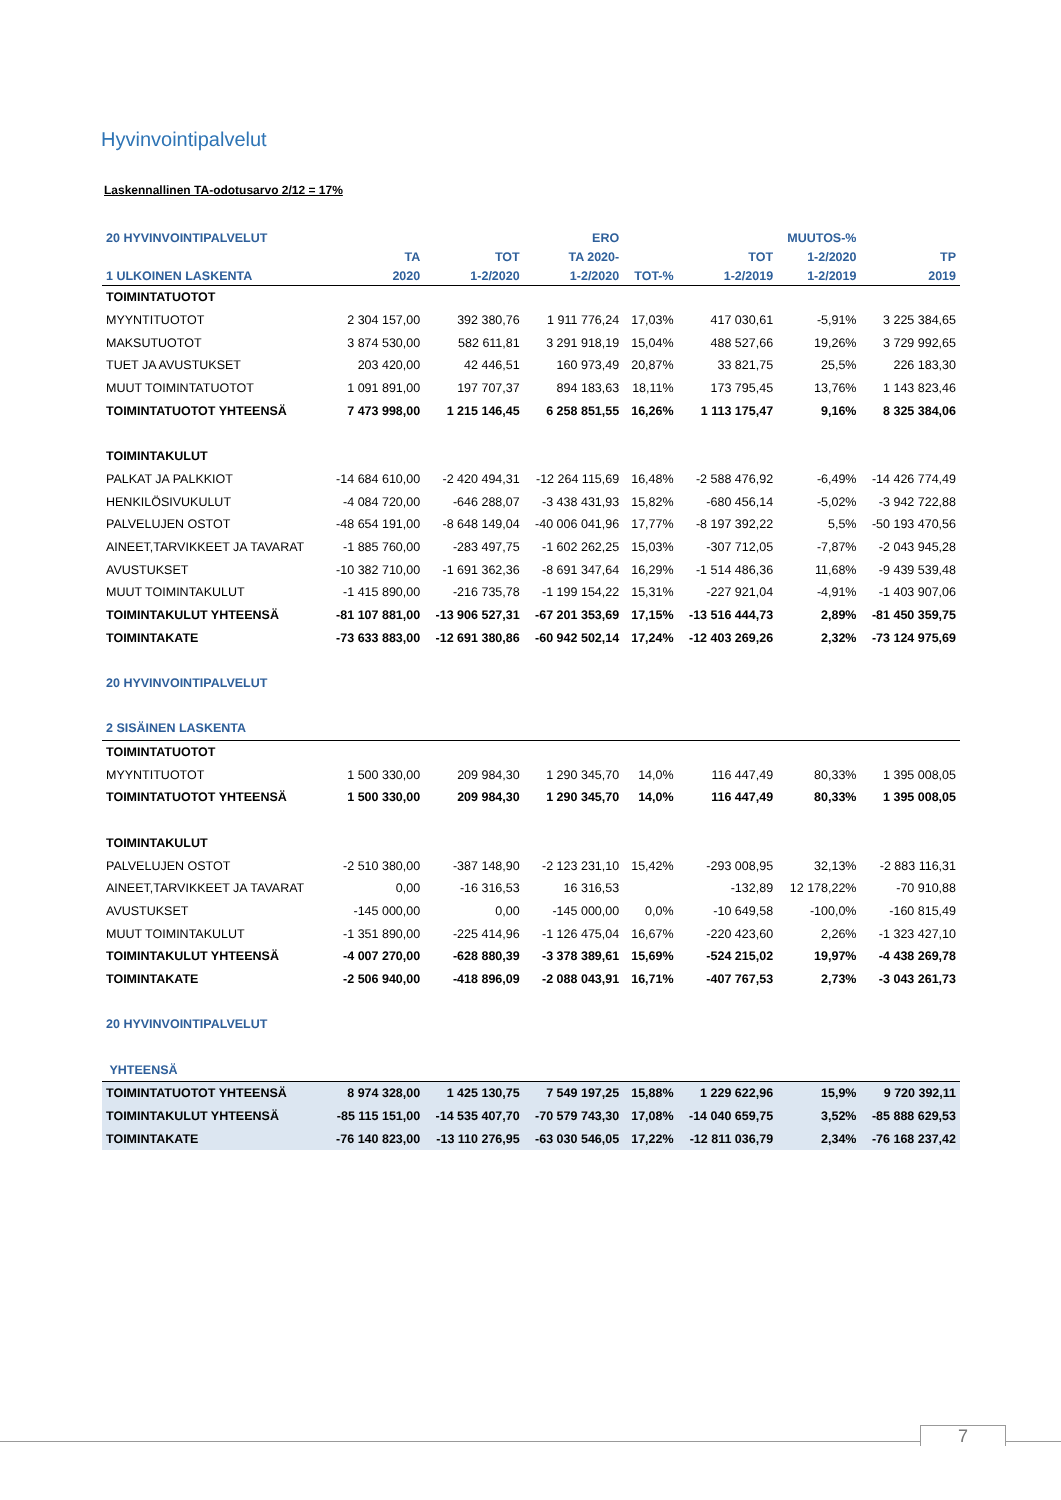Hyvinvointipalvelut
Laskennallinen TA-odotusarvo 2/12 = 17%
| 20 HYVINVOINTIPALVELUT | | | ERO | | | MUUTOS-% | |
| --- | --- | --- | --- | --- | --- | --- | --- |
| | TA | TOT | TA 2020- | | TOT | 1-2/2020 | TP |
| 1 ULKOINEN LASKENTA | 2020 | 1-2/2020 | 1-2/2020 | TOT-% | 1-2/2019 | 1-2/2019 | 2019 |
| TOIMINTATUOTOT | | | | | | | |
| MYYNTITUOTOT | 2 304 157,00 | 392 380,76 | 1 911 776,24 | 17,03% | 417 030,61 | -5,91% | 3 225 384,65 |
| MAKSUTUOTOT | 3 874 530,00 | 582 611,81 | 3 291 918,19 | 15,04% | 488 527,66 | 19,26% | 3 729 992,65 |
| TUET JA AVUSTUKSET | 203 420,00 | 42 446,51 | 160 973,49 | 20,87% | 33 821,75 | 25,5% | 226 183,30 |
| MUUT TOIMINTATUOTOT | 1 091 891,00 | 197 707,37 | 894 183,63 | 18,11% | 173 795,45 | 13,76% | 1 143 823,46 |
| TOIMINTATUOTOT YHTEENSÄ | 7 473 998,00 | 1 215 146,45 | 6 258 851,55 | 16,26% | 1 113 175,47 | 9,16% | 8 325 384,06 |
| TOIMINTAKULUT | | | | | | | |
| PALKAT JA PALKKIOT | -14 684 610,00 | -2 420 494,31 | -12 264 115,69 | 16,48% | -2 588 476,92 | -6,49% | -14 426 774,49 |
| HENKILÖSIVUKULUT | -4 084 720,00 | -646 288,07 | -3 438 431,93 | 15,82% | -680 456,14 | -5,02% | -3 942 722,88 |
| PALVELUJEN OSTOT | -48 654 191,00 | -8 648 149,04 | -40 006 041,96 | 17,77% | -8 197 392,22 | 5,5% | -50 193 470,56 |
| AINEET,TARVIKKEET JA TAVARAT | -1 885 760,00 | -283 497,75 | -1 602 262,25 | 15,03% | -307 712,05 | -7,87% | -2 043 945,28 |
| AVUSTUKSET | -10 382 710,00 | -1 691 362,36 | -8 691 347,64 | 16,29% | -1 514 486,36 | 11,68% | -9 439 539,48 |
| MUUT TOIMINTAKULUT | -1 415 890,00 | -216 735,78 | -1 199 154,22 | 15,31% | -227 921,04 | -4,91% | -1 403 907,06 |
| TOIMINTAKULUT YHTEENSÄ | -81 107 881,00 | -13 906 527,31 | -67 201 353,69 | 17,15% | -13 516 444,73 | 2,89% | -81 450 359,75 |
| TOIMINTAKATE | -73 633 883,00 | -12 691 380,86 | -60 942 502,14 | 17,24% | -12 403 269,26 | 2,32% | -73 124 975,69 |
| 20 HYVINVOINTIPALVELUT | | | | | | | |
| 2 SISÄINEN LASKENTA | | | | | | | |
| TOIMINTATUOTOT | | | | | | | |
| MYYNTITUOTOT | 1 500 330,00 | 209 984,30 | 1 290 345,70 | 14,0% | 116 447,49 | 80,33% | 1 395 008,05 |
| TOIMINTATUOTOT YHTEENSÄ | 1 500 330,00 | 209 984,30 | 1 290 345,70 | 14,0% | 116 447,49 | 80,33% | 1 395 008,05 |
| TOIMINTAKULUT | | | | | | | |
| PALVELUJEN OSTOT | -2 510 380,00 | -387 148,90 | -2 123 231,10 | 15,42% | -293 008,95 | 32,13% | -2 883 116,31 |
| AINEET,TARVIKKEET JA TAVARAT | 0,00 | -16 316,53 | 16 316,53 | | -132,89 | 12 178,22% | -70 910,88 |
| AVUSTUKSET | -145 000,00 | 0,00 | -145 000,00 | 0,0% | -10 649,58 | -100,0% | -160 815,49 |
| MUUT TOIMINTAKULUT | -1 351 890,00 | -225 414,96 | -1 126 475,04 | 16,67% | -220 423,60 | 2,26% | -1 323 427,10 |
| TOIMINTAKULUT YHTEENSÄ | -4 007 270,00 | -628 880,39 | -3 378 389,61 | 15,69% | -524 215,02 | 19,97% | -4 438 269,78 |
| TOIMINTAKATE | -2 506 940,00 | -418 896,09 | -2 088 043,91 | 16,71% | -407 767,53 | 2,73% | -3 043 261,73 |
| 20 HYVINVOINTIPALVELUT | | | | | | | |
| YHTEENSÄ | | | | | | | |
| TOIMINTATUOTOT YHTEENSÄ | 8 974 328,00 | 1 425 130,75 | 7 549 197,25 | 15,88% | 1 229 622,96 | 15,9% | 9 720 392,11 |
| TOIMINTAKULUT YHTEENSÄ | -85 115 151,00 | -14 535 407,70 | -70 579 743,30 | 17,08% | -14 040 659,75 | 3,52% | -85 888 629,53 |
| TOIMINTAKATE | -76 140 823,00 | -13 110 276,95 | -63 030 546,05 | 17,22% | -12 811 036,79 | 2,34% | -76 168 237,42 |
7